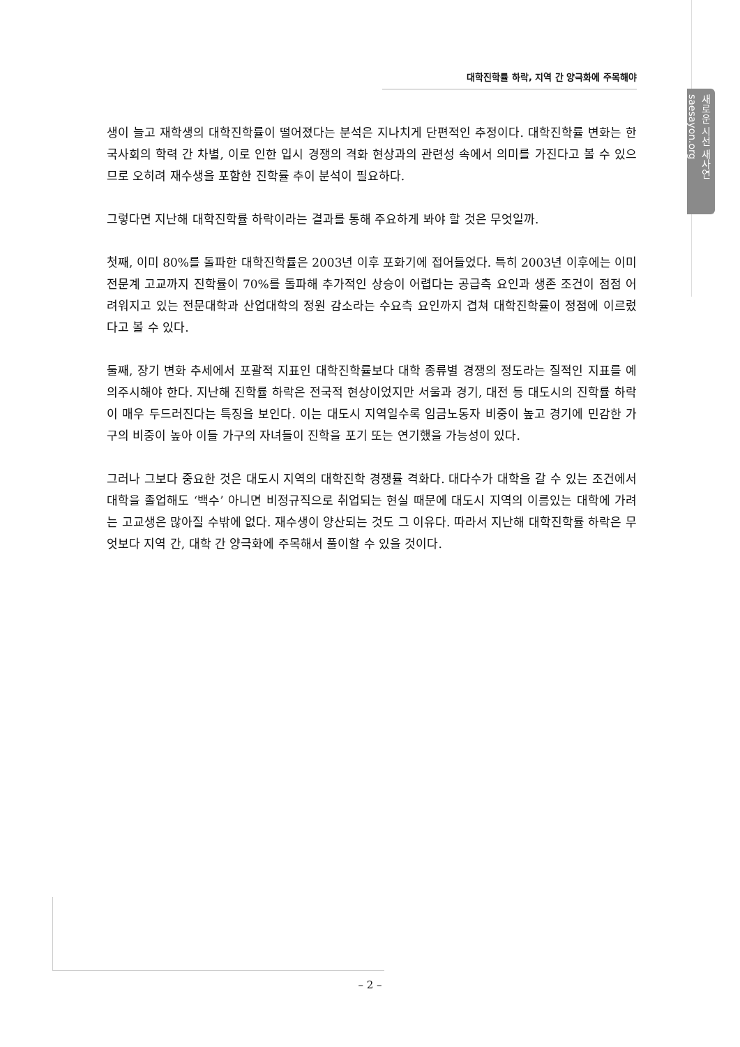대학진학률 하락, 지역 간 양극화에 주목해야
새로운 시선 새사연 saesayon.org
생이 늘고 재학생의 대학진학률이 떨어졌다는 분석은 지나치게 단편적인 추정이다. 대학진학률 변화는 한국사회의 학력 간 차별, 이로 인한 입시 경쟁의 격화 현상과의 관련성 속에서 의미를 가진다고 볼 수 있으므로 오히려 재수생을 포함한 진학률 추이 분석이 필요하다.
그렇다면 지난해 대학진학률 하락이라는 결과를 통해 주요하게 봐야 할 것은 무엇일까.
첫째, 이미 80%를 돌파한 대학진학률은 2003년 이후 포화기에 접어들었다. 특히 2003년 이후에는 이미 전문계 고교까지 진학률이 70%를 돌파해 추가적인 상승이 어렵다는 공급측 요인과 생존 조건이 점점 어려워지고 있는 전문대학과 산업대학의 정원 감소라는 수요측 요인까지 겹쳐 대학진학률이 정점에 이르렀다고 볼 수 있다.
둘째, 장기 변화 추세에서 포괄적 지표인 대학진학률보다 대학 종류별 경쟁의 정도라는 질적인 지표를 예의주시해야 한다. 지난해 진학률 하락은 전국적 현상이었지만 서울과 경기, 대전 등 대도시의 진학률 하락이 매우 두드러진다는 특징을 보인다. 이는 대도시 지역일수록 임금노동자 비중이 높고 경기에 민감한 가구의 비중이 높아 이들 가구의 자녀들이 진학을 포기 또는 연기했을 가능성이 있다.
그러나 그보다 중요한 것은 대도시 지역의 대학진학 경쟁률 격화다. 대다수가 대학을 갈 수 있는 조건에서 대학을 졸업해도 ‘백수’ 아니면 비정규직으로 취업되는 현실 때문에 대도시 지역의 이름있는 대학에 가려는 고교생은 많아질 수밖에 없다. 재수생이 양산되는 것도 그 이유다. 따라서 지난해 대학진학률 하락은 무엇보다 지역 간, 대학 간 양극화에 주목해서 풀이할 수 있을 것이다.
– 2 –